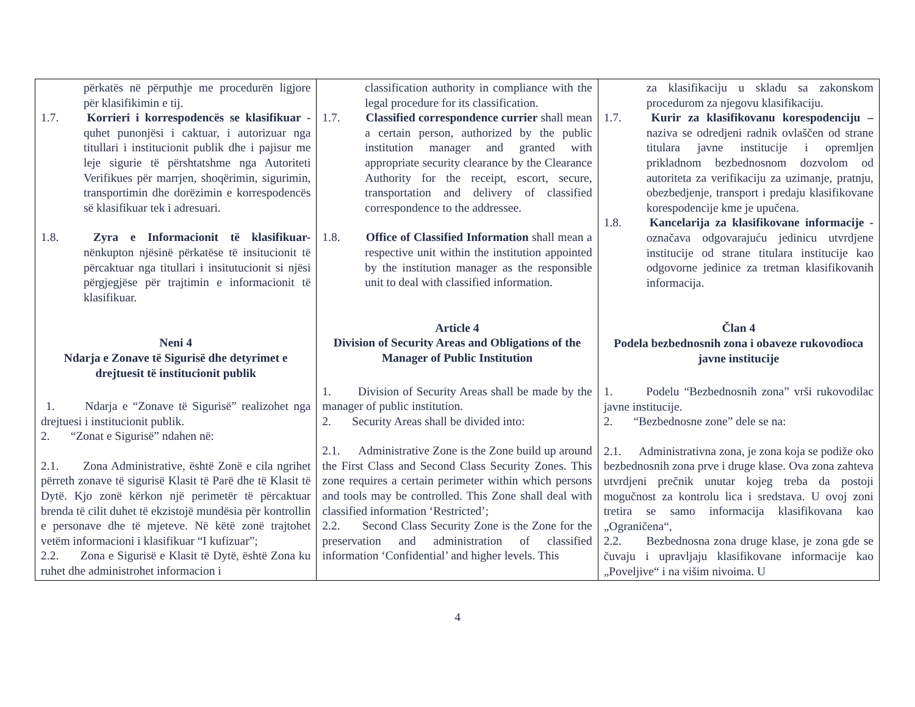| përkatës në përputhje me procedurën ligjore për klasifikimin e tij. 1.7. Korrieri i korrespodencës se klasifikuar - quhet punonjësi i caktuar, i autorizuar nga titullari i institucionit publik dhe i pajisur me leje sigurie të përshtatshme nga Autoriteti Verifikues për marrjen, shoqërimin, sigurimin, transportimin dhe dorëzimin e korrespodencës së klasifikuar tek i adresuari. 1.8. Zyra e Informacionit të klasifikuar- nënkupton njësinë përkatëse të insitucionit të përcaktuar nga titullari i insitutucionit si njësi përgjegjëse për trajtimin e informacionit të klasifikuar. Neni 4 Ndarja e Zonave të Sigurisë dhe detyrimet e drejtuesit të institucionit publik 1. Ndarja e “Zonave të Sigurisë” realizohet nga drejtuesi i institucionit publik. 2. “Zonat e Sigurisë” ndahen në: 2.1. Zona Administrative, është Zonë e cila ngrihet përreth zonave të sigurisë Klasit të Parë dhe të Klasit të Dytë. Kjo zonë kërkon një perimetër të përcaktuar brenda të cilit duhet të ekzistojë mundësia për kontrollin e personave dhe të mjeteve. Në këtë zonë trajtohet vetëm informacioni i klasifikuar “I kufizuar”; 2.2. Zona e Sigurisë e Klasit të Dytë, është Zona ku ruhet dhe administrohet informacion i | classification authority in compliance with the legal procedure for its classification. 1.7. Classified correspondence currier shall mean a certain person, authorized by the public institution manager and granted with appropriate security clearance by the Clearance Authority for the receipt, escort, secure, transportation and delivery of classified correspondence to the addressee. 1.8. Office of Classified Information shall mean a respective unit within the institution appointed by the institution manager as the responsible unit to deal with classified information. Article 4 Division of Security Areas and Obligations of the Manager of Public Institution 1. Division of Security Areas shall be made by the manager of public institution. 2. Security Areas shall be divided into: 2.1. Administrative Zone is the Zone build up around the First Class and Second Class Security Zones. This zone requires a certain perimeter within which persons and tools may be controlled. This Zone shall deal with classified information ‘Restricted’; 2.2. Second Class Security Zone is the Zone for the preservation and administration of classified information ‘Confidential’ and higher levels. This | za klasifikaciju u skladu sa zakonskom procedurom za njegovu klasifikaciju. 1.7. Kurir za klasifikovanu korespodenciju – naziva se odredjeni radnik ovlaščen od strane titulara javne institucije i opremljen prikladnom bezbednosnom dozvolom od autoriteta za verifikaciju za uzimanje, pratnju, obezbedjenje, transport i predaju klasifikovane korespodencije kme je upučena. 1.8. Kancelarija za klasifikovane informacije - označava odgovarajuću jedinicu utvrdjene institucije od strane titulara institucije kao odgovorne jedinice za tretman klasifikovanih informacija. Član 4 Podela bezbednosnih zona i obaveze rukovodioca javne institucije 1. Podelu “Bezbednosnih zona” vrši rukovodilac javne institucije. 2. “Bezbednosne zone” dele se na: 2.1. Administrativna zona, je zona koja se podiže oko bezbednosnih zona prve i druge klase. Ova zona zahteva utvrdjeni prečnik unutar kojeg treba da postoji mogučnost za kontrolu lica i sredstava. U ovoj zoni tretira se samo informacija klasifikovana kao „Ograničena“, 2.2. Bezbednosna zona druge klase, je zona gde se čuvaju i upravljaju klasifikovane informacije kao „Poveljive“ i na višim nivoima. U |
4